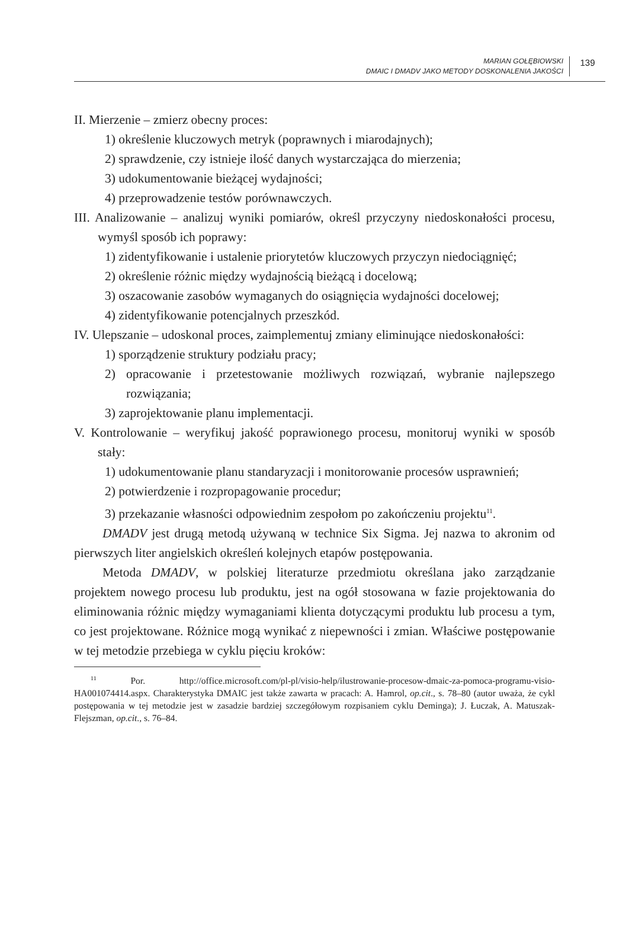MARIAN GOŁĘBIOWSKI
DMAIC I DMADV JAKO METODY DOSKONALENIA JAKOŚCI
139
II. Mierzenie – zmierz obecny proces:
1) określenie kluczowych metryk (poprawnych i miarodajnych);
2) sprawdzenie, czy istnieje ilość danych wystarczająca do mierzenia;
3) udokumentowanie bieżącej wydajności;
4) przeprowadzenie testów porównawczych.
III. Analizowanie – analizuj wyniki pomiarów, określ przyczyny niedoskonałości procesu, wymyśl sposób ich poprawy:
1) zidentyfikowanie i ustalenie priorytetów kluczowych przyczyn niedociągnięć;
2) określenie różnic między wydajnością bieżącą i docelową;
3) oszacowanie zasobów wymaganych do osiągnięcia wydajności docelowej;
4) zidentyfikowanie potencjalnych przeszkód.
IV. Ulepszanie – udoskonal proces, zaimplementuj zmiany eliminujące niedoskonałości:
1) sporządzenie struktury podziału pracy;
2) opracowanie i przetestowanie możliwych rozwiązań, wybranie najlepszego rozwiązania;
3) zaprojektowanie planu implementacji.
V. Kontrolowanie – weryfikuj jakość poprawionego procesu, monitoruj wyniki w sposób stały:
1) udokumentowanie planu standaryzacji i monitorowanie procesów usprawnień;
2) potwierdzenie i rozpropagowanie procedur;
3) przekazanie własności odpowiednim zespołom po zakończeniu projektu<sup>11</sup>.
DMADV jest drugą metodą używaną w technice Six Sigma. Jej nazwa to akronim od pierwszych liter angielskich określeń kolejnych etapów postępowania.
Metoda DMADV, w polskiej literaturze przedmiotu określana jako zarządzanie projektem nowego procesu lub produktu, jest na ogół stosowana w fazie projektowania do eliminowania różnic między wymaganiami klienta dotyczącymi produktu lub procesu a tym, co jest projektowane. Różnice mogą wynikać z niepewności i zmian. Właściwe postępowanie w tej metodzie przebiega w cyklu pięciu kroków:
<sup>11</sup> Por. http://office.microsoft.com/pl-pl/visio-help/ilustrowanie-procesow-dmaic-za-pomoca-programu-visio-HA001074414.aspx. Charakterystyka DMAIC jest także zawarta w pracach: A. Hamrol, op.cit., s. 78–80 (autor uważa, że cykl postępowania w tej metodzie jest w zasadzie bardziej szczegółowym rozpisaniem cyklu Deminga); J. Łuczak, A. Matuszak-Flejszman, op.cit., s. 76–84.